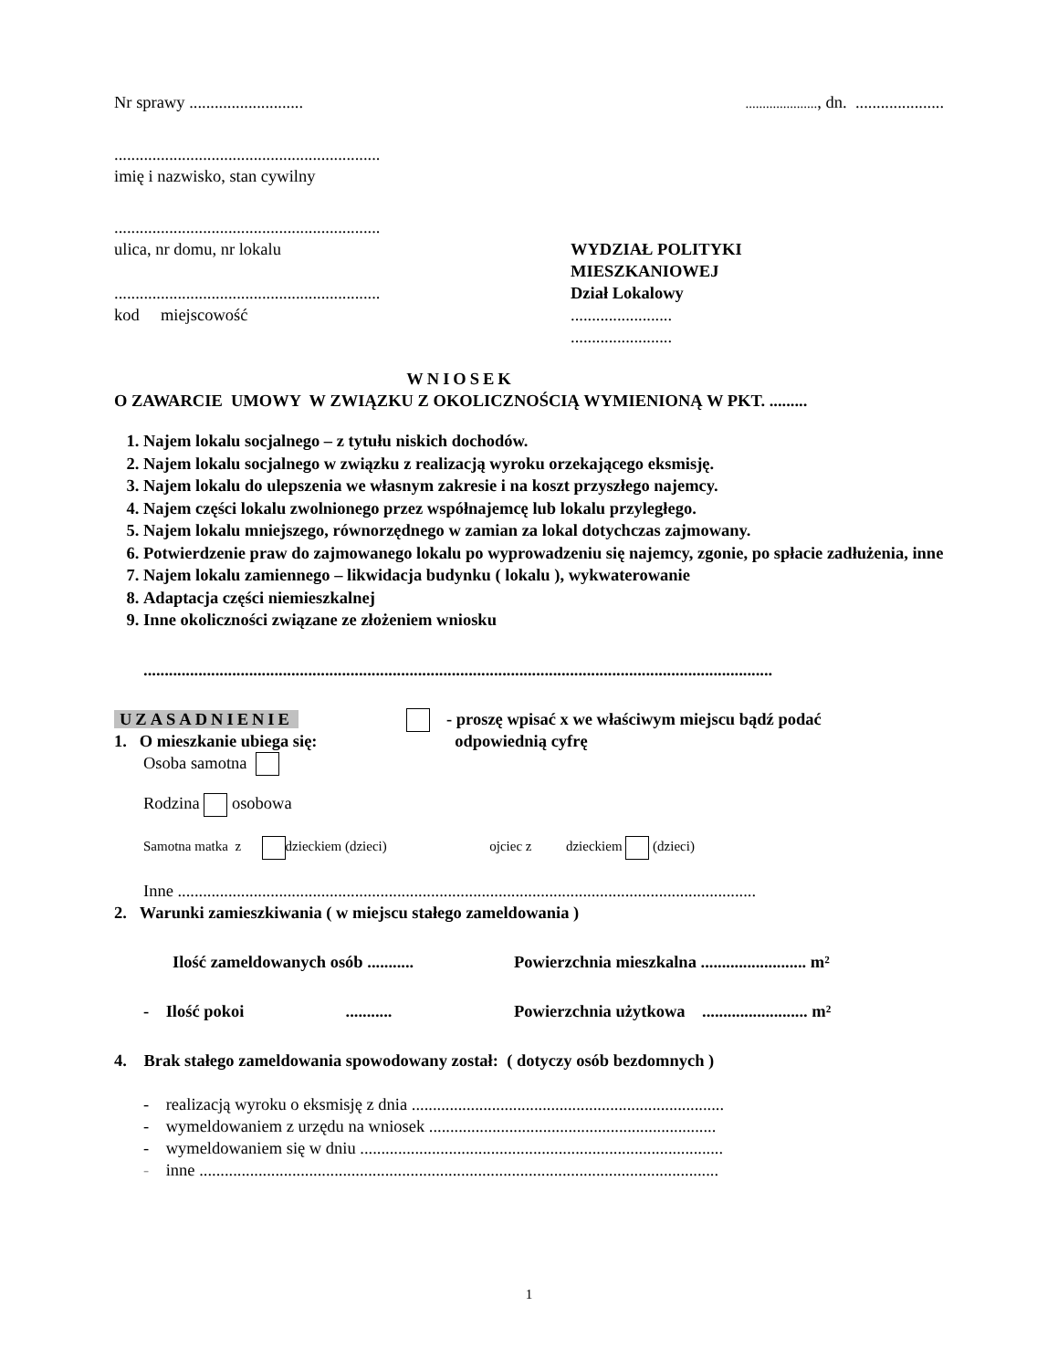Nr sprawy ...........................
....................., dn. .....................
...............................................................
imię i nazwisko, stan cywilny
...............................................................
ulica, nr domu, nr lokalu
...............................................................
kod miejscowość
WYDZIAŁ POLITYKI
MIESZKANIOWEJ
Dział Lokalowy
........................
........................
WNIOSEK
O ZAWARCIE UMOWY W ZWIĄZKU Z OKOLICZNOŚCIĄ WYMIENIONĄ W PKT. .........
1. Najem lokalu socjalnego – z tytułu niskich dochodów.
2. Najem lokalu socjalnego w związku z realizacją wyroku orzekającego eksmisję.
3. Najem lokalu do ulepszenia we własnym zakresie i na koszt przyszłego najemcy.
4. Najem części lokalu zwolnionego przez współnajemcę lub lokalu przyległego.
5. Najem lokalu mniejszego, równorzędnego w zamian za lokal dotychczas zajmowany.
6. Potwierdzenie praw do zajmowanego lokalu po wyprowadzeniu się najemcy, zgonie, po spłacie zadłużenia, inne
7. Najem lokalu zamiennego – likwidacja budynku ( lokalu ), wykwaterowanie
8. Adaptacja części niemieszkalnej
9. Inne okoliczności związane ze złożeniem wniosku
.....................................................................................................................................................
UZASADNIENIE
1. O mieszkanie ubiega się:
- proszę wpisać x we właściwym miejscu bądź podać
odpowiednią cyfrę
Osoba samotna
Rodzina osobowa
Samotna matka z dzieckiem (dzieci) ojciec z dzieckiem (dzieci)
Inne .........................................................................................................................................
2. Warunki zamieszkiwania ( w miejscu stałego zameldowania )
Ilość zameldowanych osób ........... Powierzchnia mieszkalna ......................... m²
- Ilość pokoi ...........
Powierzchnia użytkowa ......................... m²
4. Brak stałego zameldowania spowodowany został: ( dotyczy osób bezdomnych )
- realizacją wyroku o eksmisję z dnia ..........................................................................
- wymeldowaniem z urzędu na wniosek ....................................................................
- wymeldowaniem się w dniu ......................................................................................
- inne ...........................................................................................................................
1